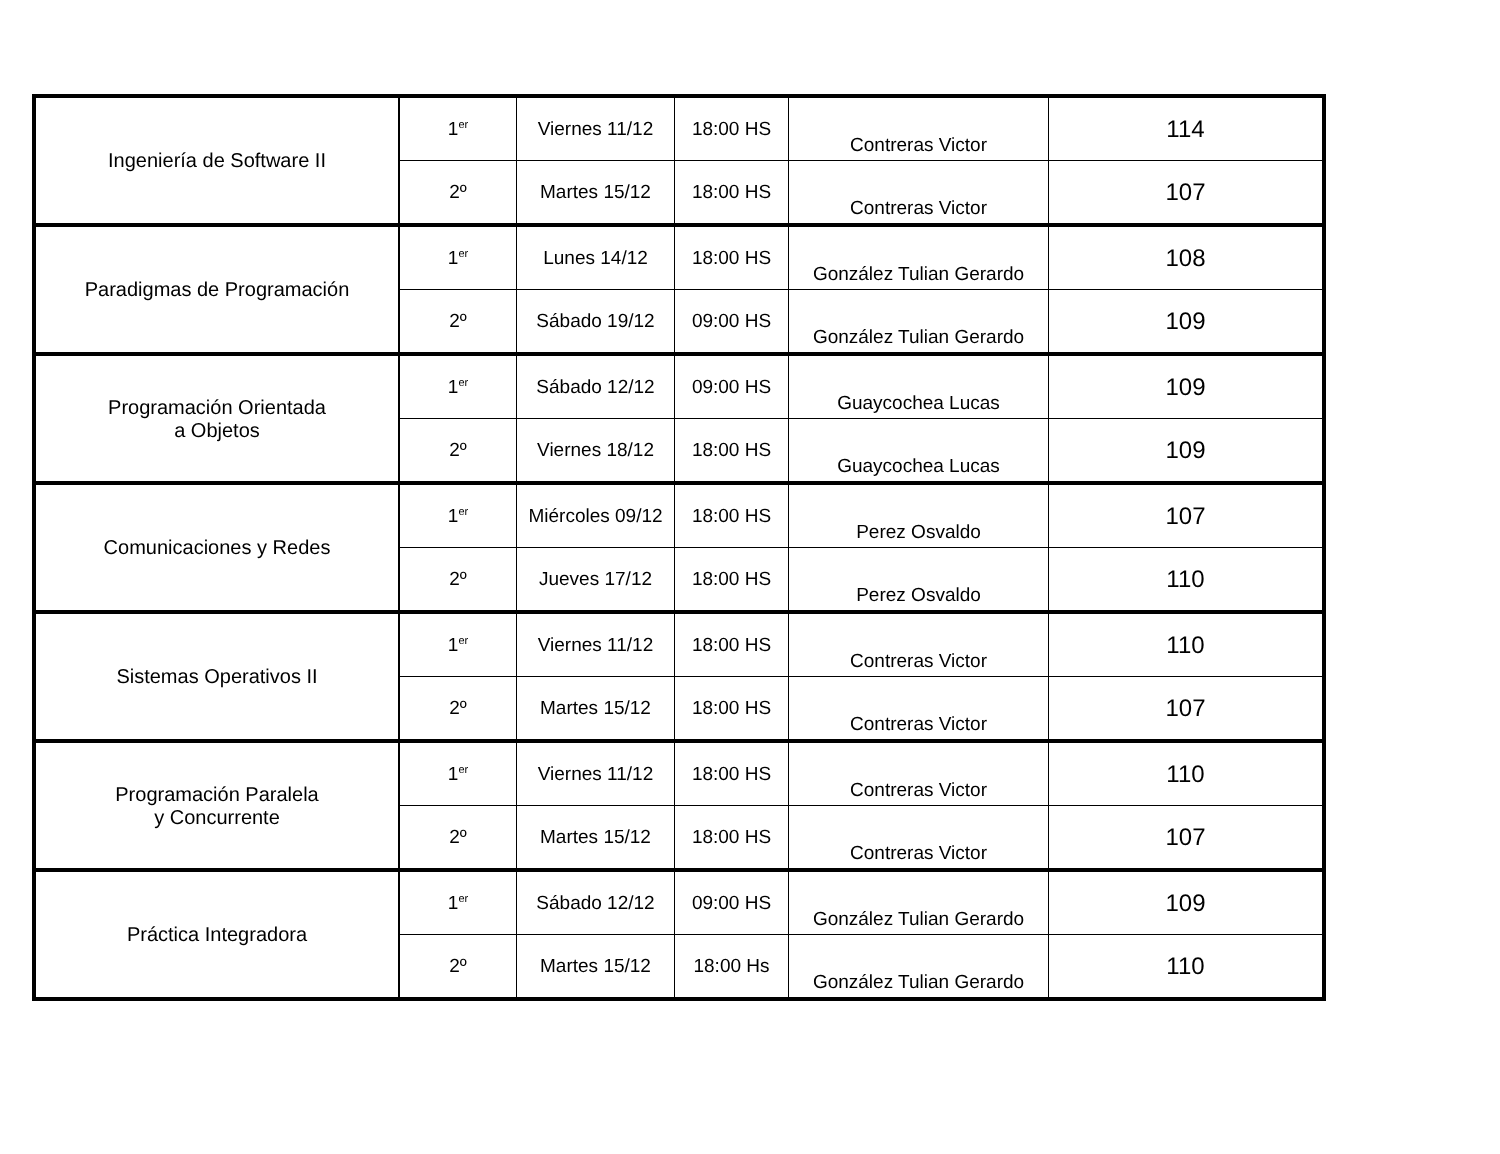| Ingeniería de Software II | 1<sup>er</sup> | Viernes 11/12 | 18:00 HS | Contreras Victor | 114 |
| | 2º | Martes 15/12 | 18:00 HS | Contreras Victor | 107 |
| Paradigmas de Programación | 1<sup>er</sup> | Lunes 14/12 | 18:00 HS | González Tulian Gerardo | 108 |
| | 2º | Sábado 19/12 | 09:00 HS | González Tulian Gerardo | 109 |
| Programación Orientada a Objetos | 1<sup>er</sup> | Sábado 12/12 | 09:00 HS | Guaycochea Lucas | 109 |
| | 2º | Viernes 18/12 | 18:00 HS | Guaycochea Lucas | 109 |
| Comunicaciones y Redes | 1<sup>er</sup> | Miércoles 09/12 | 18:00 HS | Perez Osvaldo | 107 |
| | 2º | Jueves 17/12 | 18:00 HS | Perez Osvaldo | 110 |
| Sistemas Operativos II | 1<sup>er</sup> | Viernes 11/12 | 18:00 HS | Contreras Victor | 110 |
| | 2º | Martes 15/12 | 18:00 HS | Contreras Victor | 107 |
| Programación Paralela y Concurrente | 1<sup>er</sup> | Viernes 11/12 | 18:00 HS | Contreras Victor | 110 |
| | 2º | Martes 15/12 | 18:00 HS | Contreras Victor | 107 |
| Práctica Integradora | 1<sup>er</sup> | Sábado 12/12 | 09:00 HS | González Tulian Gerardo | 109 |
| | 2º | Martes 15/12 | 18:00 Hs | González Tulian Gerardo | 110 |